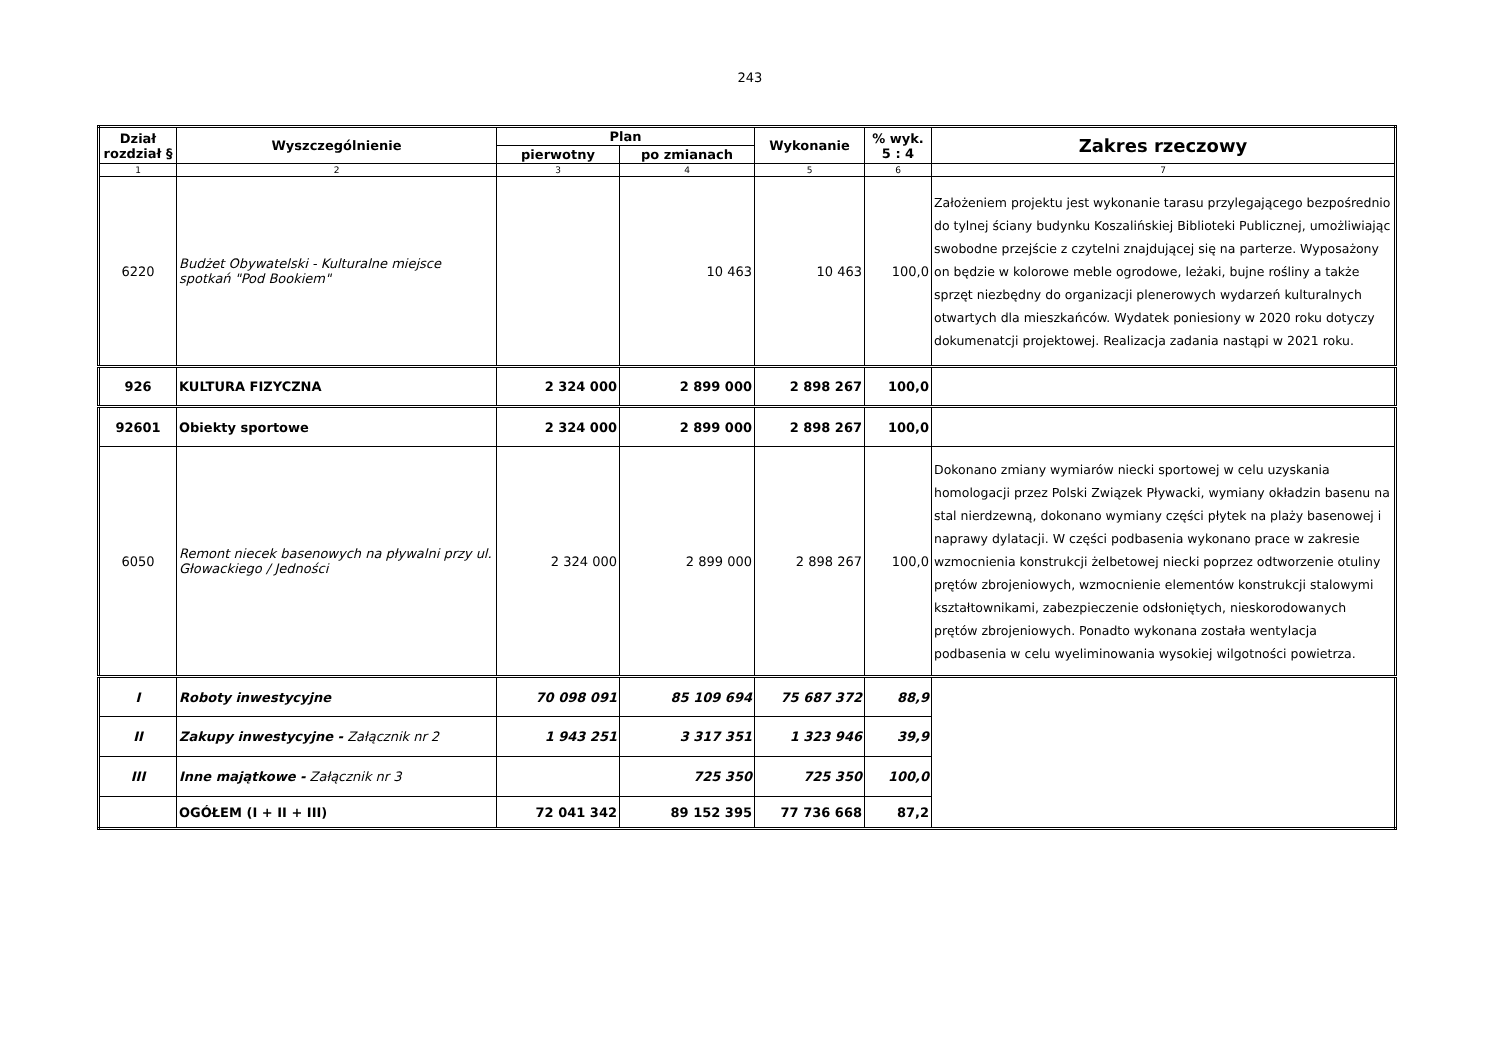243
| Dział rozdział § | Wyszczególnienie | Plan | | Wykonanie | % wyk. 5 : 4 | Zakres rzeczowy |
| --- | --- | --- | --- | --- | --- | --- |
| | | pierwotny | po zmianach | | | |
| 1 | 2 | 3 | 4 | 5 | 6 | 7 |
| 6220 | Budżet Obywatelski - Kulturalne miejsce spotkań "Pod Bookiem" | | 10 463 | 10 463 | 100,0 | Założeniem projektu jest wykonanie tarasu przylegającego bezpośrednio do tylnej ściany budynku Koszalińskiej Biblioteki Publicznej, umożliwiając swobodne przejście z czytelni znajdującej się na parterze. Wyposażony on będzie w kolorowe meble ogrodowe, leżaki, bujne rośliny a także sprzęt niezbędny do organizacji plenerowych wydarzeń kulturalnych otwartych dla mieszkańców. Wydatek poniesiony w 2020 roku dotyczy dokumenatcji projektowej. Realizacja zadania nastąpi w 2021 roku. |
| 926 | KULTURA FIZYCZNA | 2 324 000 | 2 899 000 | 2 898 267 | 100,0 | |
| 92601 | Obiekty sportowe | 2 324 000 | 2 899 000 | 2 898 267 | 100,0 | |
| 6050 | Remont niecek basenowych na pływalni przy ul. Głowackiego / Jedności | 2 324 000 | 2 899 000 | 2 898 267 | 100,0 | Dokonano zmiany wymiarów niecki sportowej w celu uzyskania homologacji przez Polski Związek Pływacki, wymiany okładzin basenu na stal nierdzewną, dokonano wymiany części płytek na plaży basenowej i naprawy dylatacji. W części podbasenia wykonano prace w zakresie wzmocnienia konstrukcji żelbetowej niecki poprzez odtworzenie otuliny prętów zbrojeniowych, wzmocnienie elementów konstrukcji stalowymi kształtownikami, zabezpieczenie odsłoniętych, nieskorodowanych prętów zbrojeniowych. Ponadto wykonana została wentylacja podbasenia w celu wyeliminowania wysokiej wilgotności powietrza. |
| I | Roboty inwestycyjne | 70 098 091 | 85 109 694 | 75 687 372 | 88,9 | |
| II | Zakupy inwestycyjne - Załącznik nr 2 | 1 943 251 | 3 317 351 | 1 323 946 | 39,9 | |
| III | Inne majątkowe - Załącznik nr 3 | | 725 350 | 725 350 | 100,0 | |
| | OGÓŁEM (I + II + III) | 72 041 342 | 89 152 395 | 77 736 668 | 87,2 | |